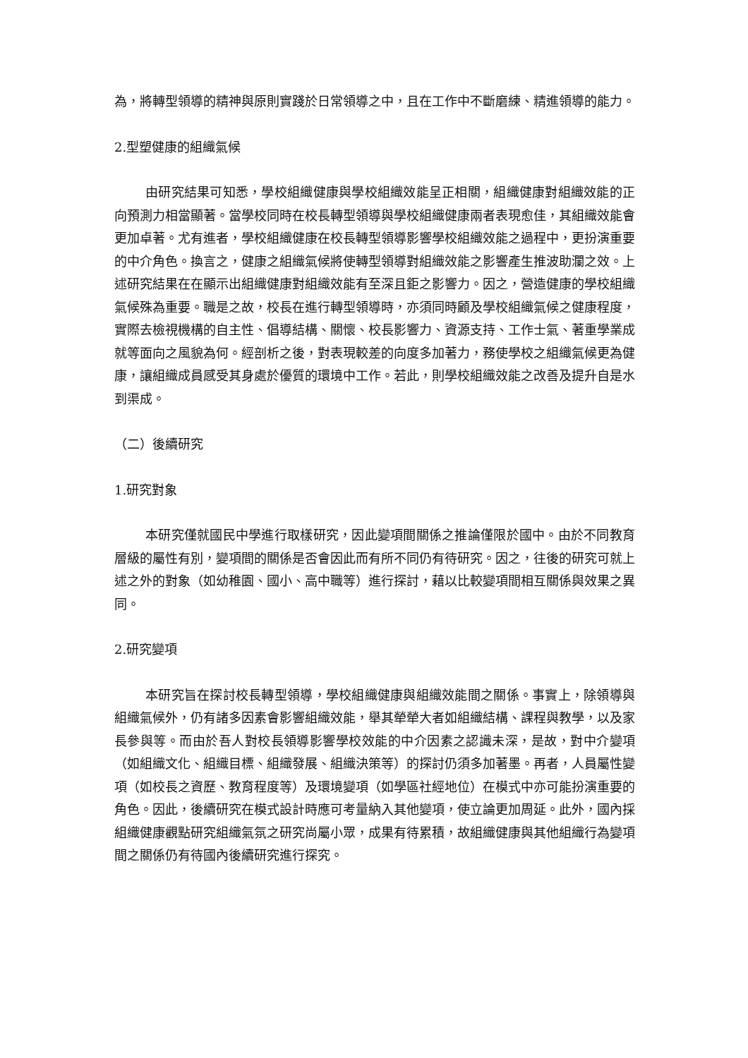為，將轉型領導的精神與原則實踐於日常領導之中，且在工作中不斷磨練、精進領導的能力。
2.型塑健康的組織氣候
由研究結果可知悉，學校組織健康與學校組織效能呈正相關，組織健康對組織效能的正向預測力相當顯著。當學校同時在校長轉型領導與學校組織健康兩者表現愈佳，其組織效能會更加卓著。尤有進者，學校組織健康在校長轉型領導影響學校組織效能之過程中，更扮演重要的中介角色。換言之，健康之組織氣候將使轉型領導對組織效能之影響產生推波助瀾之效。上述研究結果在在顯示出組織健康對組織效能有至深且鉅之影響力。因之，營造健康的學校組織氣候殊為重要。職是之故，校長在進行轉型領導時，亦須同時顧及學校組織氣候之健康程度，實際去檢視機構的自主性、倡導結構、關懷、校長影響力、資源支持、工作士氣、著重學業成就等面向之風貌為何。經剖析之後，對表現較差的向度多加著力，務使學校之組織氣候更為健康，讓組織成員感受其身處於優質的環境中工作。若此，則學校組織效能之改善及提升自是水到渠成。
（二）後續研究
1.研究對象
本研究僅就國民中學進行取樣研究，因此變項間關係之推論僅限於國中。由於不同教育層級的屬性有別，變項間的關係是否會因此而有所不同仍有待研究。因之，往後的研究可就上述之外的對象（如幼稚園、國小、高中職等）進行探討，藉以比較變項間相互關係與效果之異同。
2.研究變項
本研究旨在探討校長轉型領導，學校組織健康與組織效能間之關係。事實上，除領導與組織氣候外，仍有諸多因素會影響組織效能，舉其犖犖大者如組織結構、課程與教學，以及家長參與等。而由於吾人對校長領導影響學校效能的中介因素之認識未深，是故，對中介變項（如組織文化、組織目標、組織發展、組織決策等）的探討仍須多加著墨。再者，人員屬性變項（如校長之資歷、教育程度等）及環境變項（如學區社經地位）在模式中亦可能扮演重要的角色。因此，後續研究在模式設計時應可考量納入其他變項，使立論更加周延。此外，國內採組織健康觀點研究組織氣氛之研究尚屬小眾，成果有待累積，故組織健康與其他組織行為變項間之關係仍有待國內後續研究進行探究。